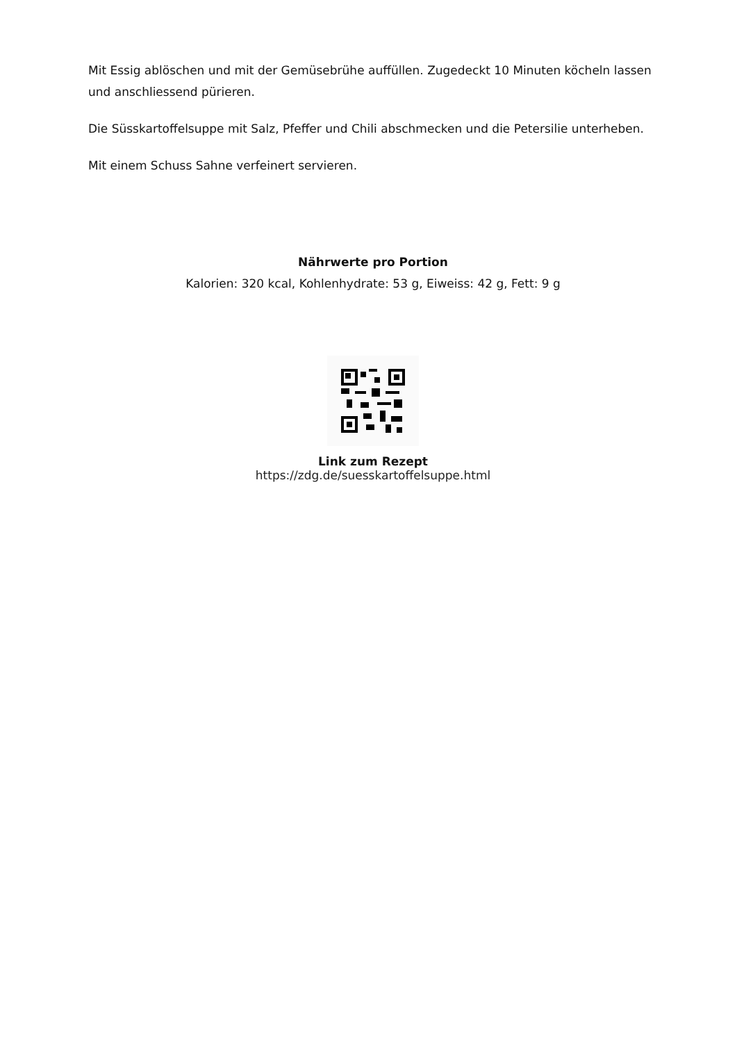Mit Essig ablöschen und mit der Gemüsebrühe auffüllen. Zugedeckt 10 Minuten köcheln lassen und anschliessend pürieren.
Die Süsskartoffelsuppe mit Salz, Pfeffer und Chili abschmecken und die Petersilie unterheben.
Mit einem Schuss Sahne verfeinert servieren.
Nährwerte pro Portion
Kalorien: 320 kcal, Kohlenhydrate: 53 g, Eiweiss: 42 g, Fett: 9 g
Link zum Rezept
https://zdg.de/suesskartoffelsuppe.html